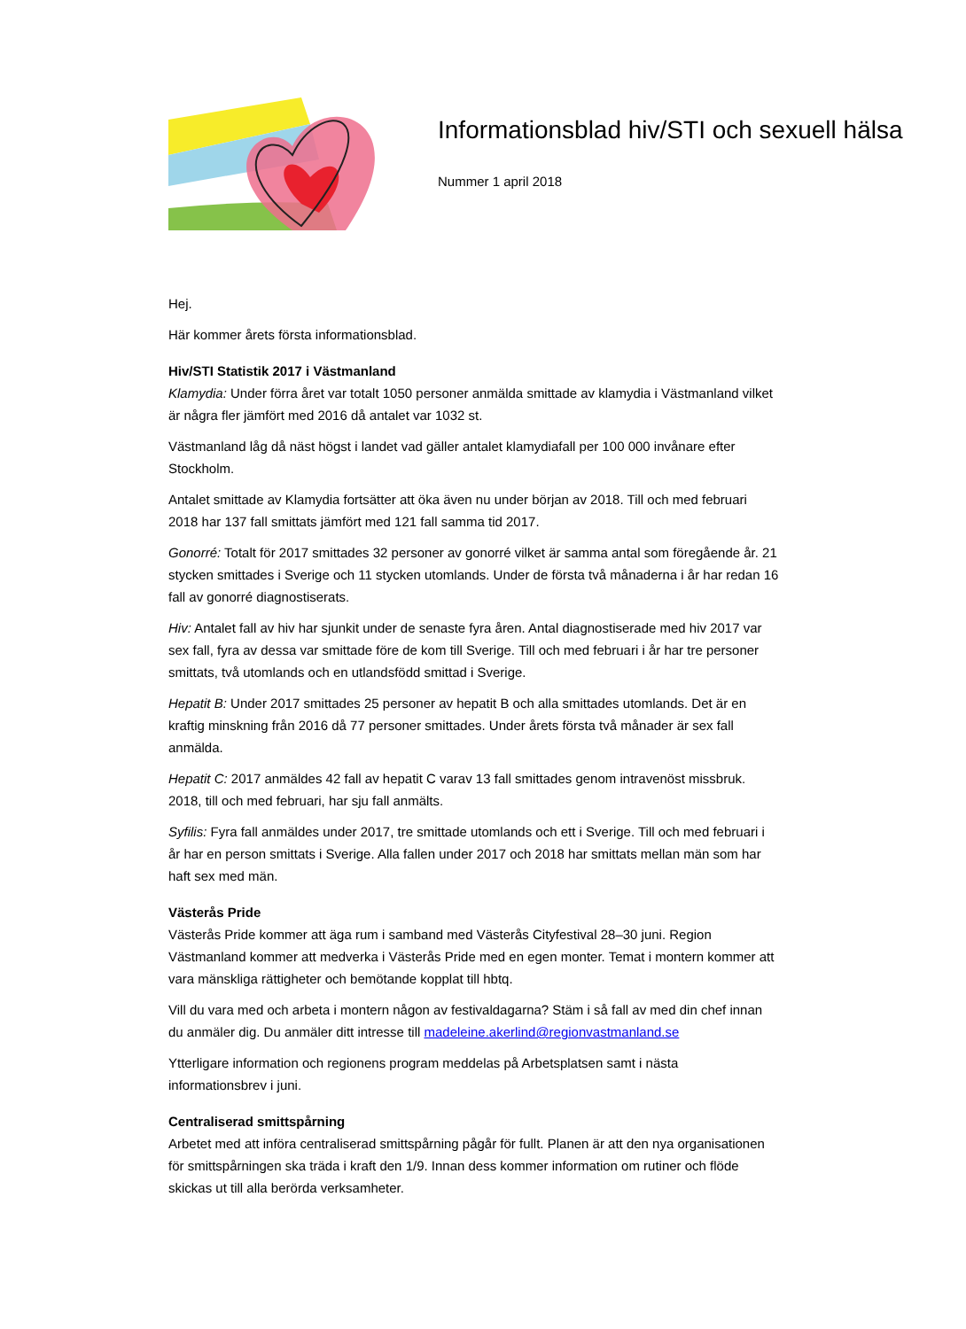Informationsblad hiv/STI och sexuell hälsa
Nummer 1 april 2018
Hej.
Här kommer årets första informationsblad.
Hiv/STI Statistik 2017 i Västmanland
Klamydia: Under förra året var totalt 1050 personer anmälda smittade av klamydia i Västmanland vilket är några fler jämfört med 2016 då antalet var 1032 st.
Västmanland låg då näst högst i landet vad gäller antalet klamydiafall per 100 000 invånare efter Stockholm.
Antalet smittade av Klamydia fortsätter att öka även nu under början av 2018. Till och med februari 2018 har 137 fall smittats jämfört med 121 fall samma tid 2017.
Gonorré: Totalt för 2017 smittades 32 personer av gonorré vilket är samma antal som föregående år. 21 stycken smittades i Sverige och 11 stycken utomlands. Under de första två månaderna i år har redan 16 fall av gonorré diagnostiserats.
Hiv: Antalet fall av hiv har sjunkit under de senaste fyra åren. Antal diagnostiserade med hiv 2017 var sex fall, fyra av dessa var smittade före de kom till Sverige. Till och med februari i år har tre personer smittats, två utomlands och en utlandsfödd smittad i Sverige.
Hepatit B: Under 2017 smittades 25 personer av hepatit B och alla smittades utomlands. Det är en kraftig minskning från 2016 då 77 personer smittades. Under årets första två månader är sex fall anmälda.
Hepatit C: 2017 anmäldes 42 fall av hepatit C varav 13 fall smittades genom intravenöst missbruk. 2018, till och med februari, har sju fall anmälts.
Syfilis: Fyra fall anmäldes under 2017, tre smittade utomlands och ett i Sverige. Till och med februari i år har en person smittats i Sverige. Alla fallen under 2017 och 2018 har smittats mellan män som har haft sex med män.
Västerås Pride
Västerås Pride kommer att äga rum i samband med Västerås Cityfestival 28–30 juni. Region Västmanland kommer att medverka i Västerås Pride med en egen monter. Temat i montern kommer att vara mänskliga rättigheter och bemötande kopplat till hbtq.
Vill du vara med och arbeta i montern någon av festivaldagarna? Stäm i så fall av med din chef innan du anmäler dig. Du anmäler ditt intresse till madeleine.akerlind@regionvastmanland.se
Ytterligare information och regionens program meddelas på Arbetsplatsen samt i nästa informationsbrev i juni.
Centraliserad smittspårning
Arbetet med att införa centraliserad smittspårning pågår för fullt. Planen är att den nya organisationen för smittspårningen ska träda i kraft den 1/9. Innan dess kommer information om rutiner och flöde skickas ut till alla berörda verksamheter.